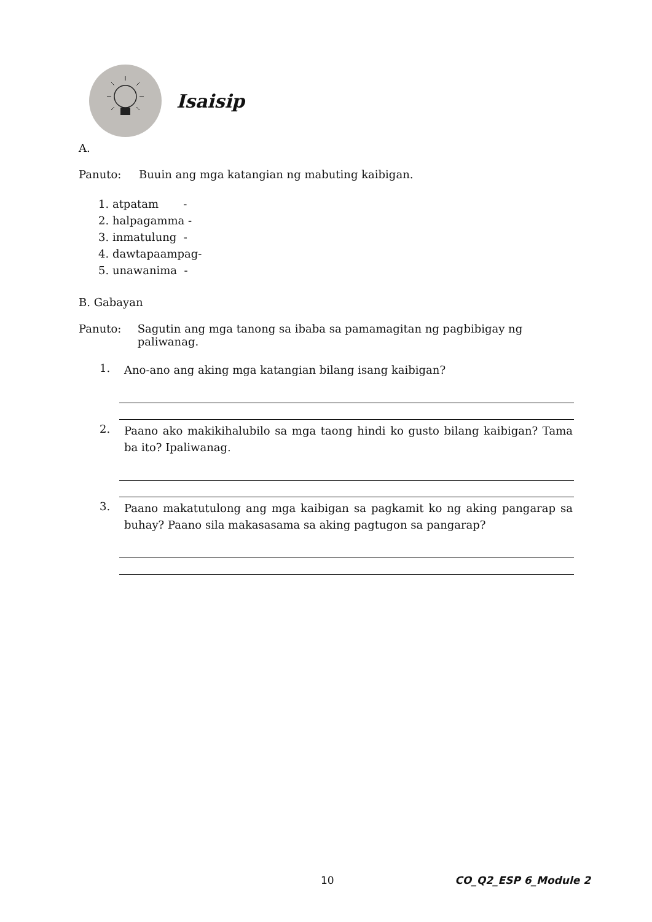Isaisip
A.
Panuto: Buuin ang mga katangian ng mabuting kaibigan.
1. atpatam -
2. halpagamma -
3. inmatulung -
4. dawtapaampag-
5. unawanima -
B. Gabayan
Panuto: Sagutin ang mga tanong sa ibaba sa pamamagitan ng pagbibigay ng paliwanag.
1. Ano-ano ang aking mga katangian bilang isang kaibigan?
2. Paano ako makikihalubilo sa mga taong hindi ko gusto bilang kaibigan? Tama ba ito? Ipaliwanag.
3. Paano makatutulong ang mga kaibigan sa pagkamit ko ng aking pangarap sa buhay? Paano sila makasasama sa aking pagtugon sa pangarap?
10 CO_Q2_ESP 6_Module 2